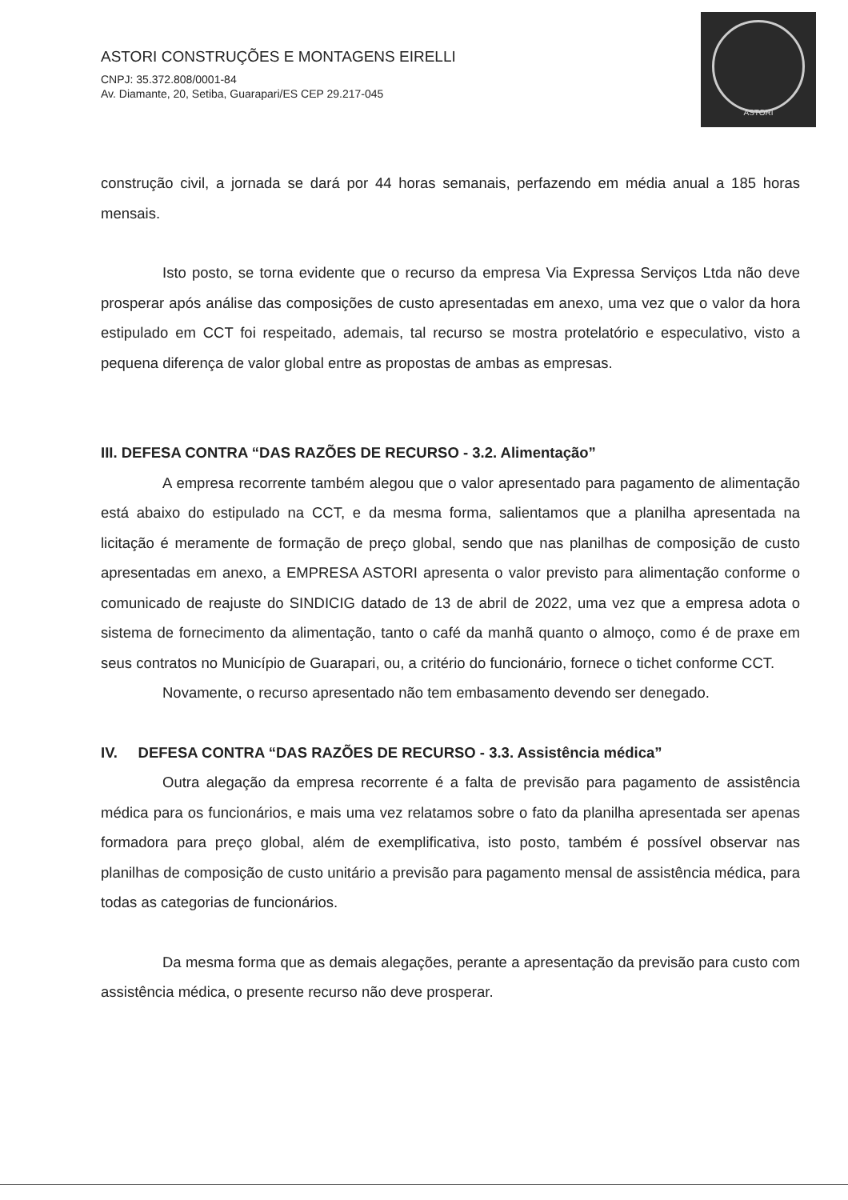ASTORI CONSTRUÇÕES E MONTAGENS EIRELLI
CNPJ: 35.372.808/0001-84
Av. Diamante, 20, Setiba, Guarapari/ES CEP 29.217-045
ASTORI
construção civil, a jornada se dará por 44 horas semanais, perfazendo em média anual a 185 horas mensais.
Isto posto, se torna evidente que o recurso da empresa Via Expressa Serviços Ltda não deve prosperar após análise das composições de custo apresentadas em anexo, uma vez que o valor da hora estipulado em CCT foi respeitado, ademais, tal recurso se mostra protelatório e especulativo, visto a pequena diferença de valor global entre as propostas de ambas as empresas.
III. DEFESA CONTRA “DAS RAZÕES DE RECURSO - 3.2. Alimentação”
A empresa recorrente também alegou que o valor apresentado para pagamento de alimentação está abaixo do estipulado na CCT, e da mesma forma, salientamos que a planilha apresentada na licitação é meramente de formação de preço global, sendo que nas planilhas de composição de custo apresentadas em anexo, a EMPRESA ASTORI apresenta o valor previsto para alimentação conforme o comunicado de reajuste do SINDICIG datado de 13 de abril de 2022, uma vez que a empresa adota o sistema de fornecimento da alimentação, tanto o café da manhã quanto o almoço, como é de praxe em seus contratos no Município de Guarapari, ou, a critério do funcionário, fornece o tichet conforme CCT.
Novamente, o recurso apresentado não tem embasamento devendo ser denegado.
IV. DEFESA CONTRA “DAS RAZÕES DE RECURSO - 3.3. Assistência médica”
Outra alegação da empresa recorrente é a falta de previsão para pagamento de assistência médica para os funcionários, e mais uma vez relatamos sobre o fato da planilha apresentada ser apenas formadora para preço global, além de exemplificativa, isto posto, também é possível observar nas planilhas de composição de custo unitário a previsão para pagamento mensal de assistência médica, para todas as categorias de funcionários.
Da mesma forma que as demais alegações, perante a apresentação da previsão para custo com assistência médica, o presente recurso não deve prosperar.